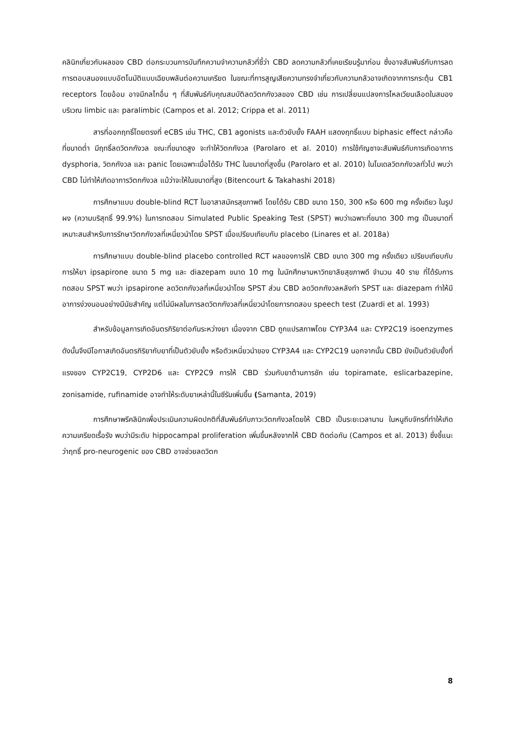คลินิกเกี่ยวกับผลของ CBD ต่อกระบวนการบันทึกความจำความกลัวที่ชี้ว่า CBD ลดความกลัวที่เคยเรียนรู้มาก่อน ซึ่งอาจสัมพันธ์กับการลดการตอบสนองแบบอัตโนมัติแบบเฉียบพลันต่อความเครียด ในขณะที่การสูญเสียความทรงจำเกี่ยวกับความกลัวอาจเกิดจากการกระตุ้น CB1 receptors โดยอ้อม อาจมีกลไกอื่น ๆ ที่สัมพันธ์กับคุณสมบัติลดวิตกกังวลของ CBD เช่น การเปลี่ยนแปลงการไหลเวียนเลือดในสมองบริเวณ limbic และ paralimbic (Campos et al. 2012; Crippa et al. 2011)
สารที่ออกฤทธิ์โดยตรงที่ eCBS เช่น THC, CB1 agonists และตัวยับยั้ง FAAH แสดงฤทธิ์แบบ biphasic effect กล่าวคือ ที่ขนาดต่ำ มีฤทธิ์ลดวิตกกังวล ขณะที่ขนาดสูง จะทำให้วิตกกังวล (Parolaro et al. 2010) การใช้กัญชาจะสัมพันธ์กับการเกิดอาการ dysphoria, วิตกกังวล และ panic โดยเฉพาะเมื่อได้รับ THC ในขนาดที่สูงขึ้น (Parolaro et al. 2010) ในโมเดลวิตกกังวลทั่วไป พบว่า CBD ไม่ทำให้เกิดอาการวิตกกังวล แม้ว่าจะให้ในขนาดที่สูง (Bitencourt & Takahashi 2018)
การศึกษาแบบ double-blind RCT ในอาสาสมัครสุขภาพดี โดยได้รับ CBD ขนาด 150, 300 หรือ 600 mg ครั้งเดียว ในรูปผง (ความบริสุทธิ์ 99.9%) ในการทดสอบ Simulated Public Speaking Test (SPST) พบว่าเฉพาะที่ขนาด 300 mg เป็นขนาดที่เหมาะสมสำหรับการรักษาวิตกกังวลที่เหนี่ยวนำโดย SPST เมื่อเปรียบเทียบกับ placebo (Linares et al. 2018a)
การศึกษาแบบ double-blind placebo controlled RCT ผลของการให้ CBD ขนาด 300 mg ครั้งเดียว เปรียบเทียบกับการให้ยา ipsapirone ขนาด 5 mg และ diazepam ขนาด 10 mg ในนักศึกษามหาวิทยาลัยสุขภาพดี จำนวน 40 ราย ที่ได้รับการทดสอบ SPST พบว่า ipsapirone ลดวิตกกังวลที่เหนี่ยวนำโดย SPST ส่วน CBD ลดวิตกกังวลหลังทำ SPST และ diazepam ทำให้มีอาการง่วงนอนอย่างมีนัยสำคัญ แต่ไม่มีผลในการลดวิตกกังวลที่เหนี่ยวนำโดยการทดสอบ speech test (Zuardi et al. 1993)
สำหรับข้อมูลการเกิดอันตรกิริยาต่อกันระหว่างยา เนื่องจาก CBD ถูกแปรสภาพโดย CYP3A4 และ CYP2C19 isoenzymes ดังนั้นจึงมีโอกาสเกิดอันตรกิริยากับยาที่เป็นตัวยับยั้ง หรือตัวเหนี่ยวนำของ CYP3A4 และ CYP2C19 นอกจากนั้น CBD ยังเป็นตัวยับยั้งที่แรงของ CYP2C19, CYP2D6 และ CYP2C9 การให้ CBD ร่วมกับยาต้านการชัก เช่น topiramate, eslicarbazepine, zonisamide, rufinamide อาจทำให้ระดับยาเหล่านี้ในซีรัมเพิ่มขึ้น (Samanta, 2019)
การศึกษาพรีคลินิกเพื่อประเมินความผิดปกติที่สัมพันธ์กับภาวะวิตกกังวลโดยให้ CBD เป็นระยะเวลานาน ในหนูถีบจักรที่ทำให้เกิดความเครียดเรื้อรัง พบว่ามีระดับ hippocampal proliferation เพิ่มขึ้นหลังจากให้ CBD ติดต่อกัน (Campos et al. 2013) ซึ่งชี้แนะว่าฤทธิ์ pro-neurogenic ของ CBD อาจช่วยลดวิตก
8